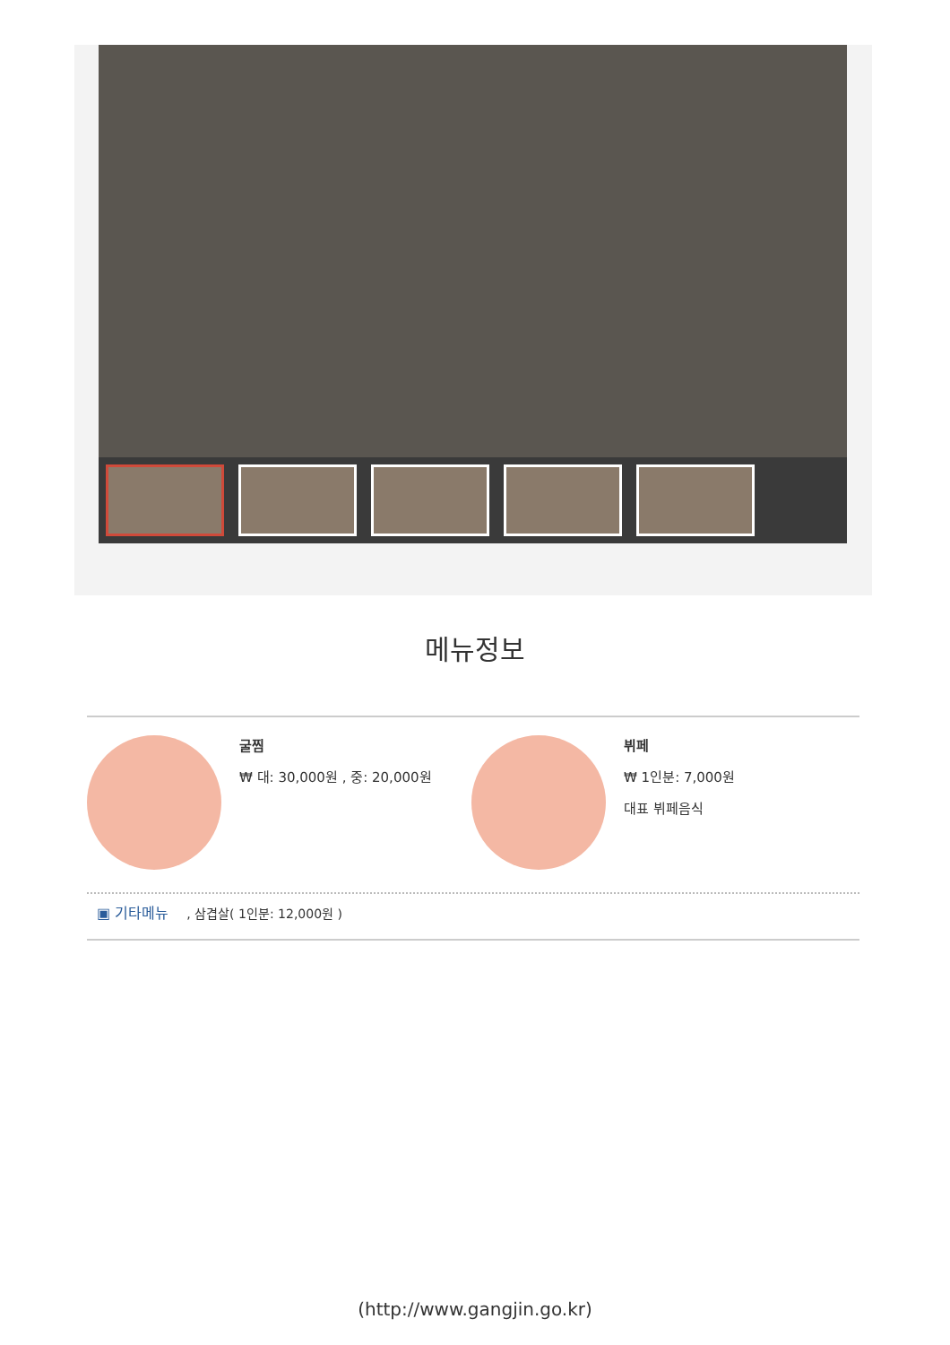메뉴정보
굴찜
₩ 대: 30,000원 , 중: 20,000원
뷔페
₩ 1인분: 7,000원
대표 뷔페음식
▣ 기타메뉴, 삼겹살( 1인분: 12,000원 )
(http://www.gangjin.go.kr)